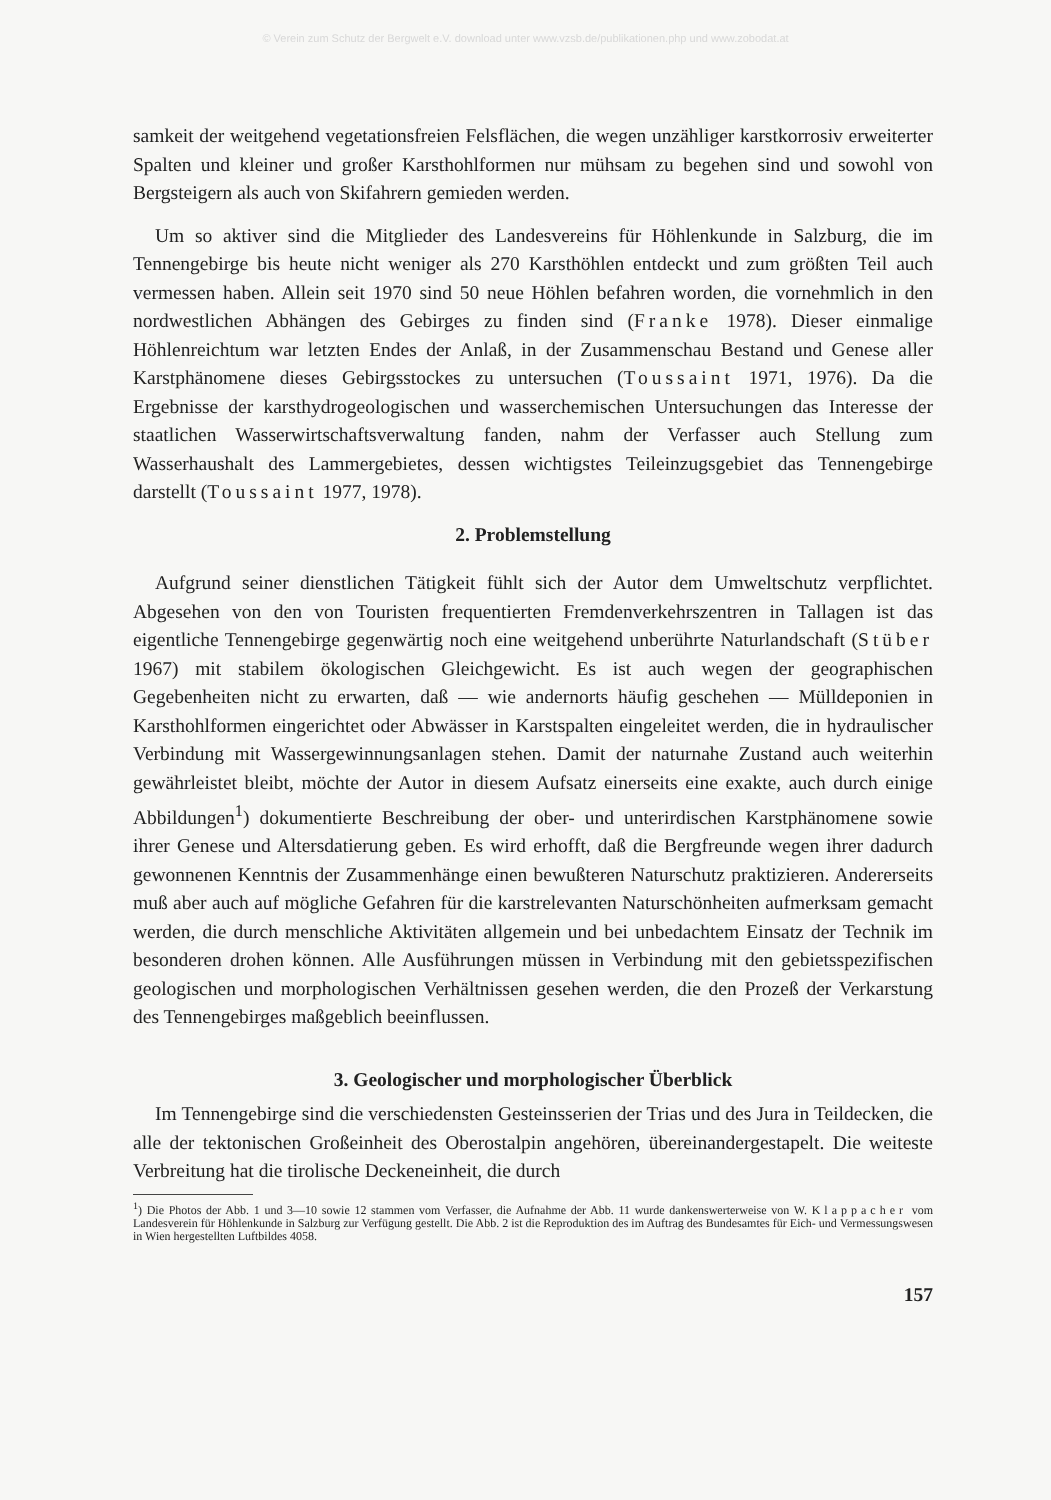© Verein zum Schutz der Bergwelt e.V. download unter www.vzsb.de/publikationen.php und www.zobodat.at
samkeit der weitgehend vegetationsfreien Felsflächen, die wegen unzähliger karstkorrosiv erweiterter Spalten und kleiner und großer Karsthohlformen nur mühsam zu begehen sind und sowohl von Bergsteigern als auch von Skifahrern gemieden werden.
Um so aktiver sind die Mitglieder des Landesvereins für Höhlenkunde in Salzburg, die im Tennengebirge bis heute nicht weniger als 270 Karsthöhlen entdeckt und zum größten Teil auch vermessen haben. Allein seit 1970 sind 50 neue Höhlen befahren worden, die vornehmlich in den nordwestlichen Abhängen des Gebirges zu finden sind (Franke 1978). Dieser einmalige Höhlenreichtum war letzten Endes der Anlaß, in der Zusammenschau Bestand und Genese aller Karstphänomene dieses Gebirgsstockes zu untersuchen (Toussaint 1971, 1976). Da die Ergebnisse der karsthydrogeologischen und wasserchemischen Untersuchungen das Interesse der staatlichen Wasserwirtschaftsverwaltung fanden, nahm der Verfasser auch Stellung zum Wasserhaushalt des Lammergebietes, dessen wichtigstes Teileinzugsgebiet das Tennengebirge darstellt (Toussaint 1977, 1978).
2. Problemstellung
Aufgrund seiner dienstlichen Tätigkeit fühlt sich der Autor dem Umweltschutz verpflichtet. Abgesehen von den von Touristen frequentierten Fremdenverkehrszentren in Tallagen ist das eigentliche Tennengebirge gegenwärtig noch eine weitgehend unberührte Naturlandschaft (Stüber 1967) mit stabilem ökologischen Gleichgewicht. Es ist auch wegen der geographischen Gegebenheiten nicht zu erwarten, daß — wie andernorts häufig geschehen — Mülldeponien in Karsthohlformen eingerichtet oder Abwässer in Karstspalten eingeleitet werden, die in hydraulischer Verbindung mit Wassergewinnungsanlagen stehen. Damit der naturnahe Zustand auch weiterhin gewährleistet bleibt, möchte der Autor in diesem Aufsatz einerseits eine exakte, auch durch einige Abbildungen<sup>1</sup>) dokumentierte Beschreibung der ober- und unterirdischen Karstphänomene sowie ihrer Genese und Altersdatierung geben. Es wird erhofft, daß die Bergfreunde wegen ihrer dadurch gewonnenen Kenntnis der Zusammenhänge einen bewußteren Naturschutz praktizieren. Andererseits muß aber auch auf mögliche Gefahren für die karstrelevanten Naturschönheiten aufmerksam gemacht werden, die durch menschliche Aktivitäten allgemein und bei unbedachtem Einsatz der Technik im besonderen drohen können. Alle Ausführungen müssen in Verbindung mit den gebietsspezifischen geologischen und morphologischen Verhältnissen gesehen werden, die den Prozeß der Verkarstung des Tennengebirges maßgeblich beeinflussen.
3. Geologischer und morphologischer Überblick
Im Tennengebirge sind die verschiedensten Gesteinsserien der Trias und des Jura in Teildecken, die alle der tektonischen Großeinheit des Oberostalpin angehören, übereinandergestapelt. Die weiteste Verbreitung hat die tirolische Deckeneinheit, die durch
<sup>1</sup>) Die Photos der Abb. 1 und 3—10 sowie 12 stammen vom Verfasser, die Aufnahme der Abb. 11 wurde dankenswerterweise von W. Klappacher vom Landesverein für Höhlenkunde in Salzburg zur Verfügung gestellt. Die Abb. 2 ist die Reproduktion des im Auftrag des Bundesamtes für Eich- und Vermessungswesen in Wien hergestellten Luftbildes 4058.
157